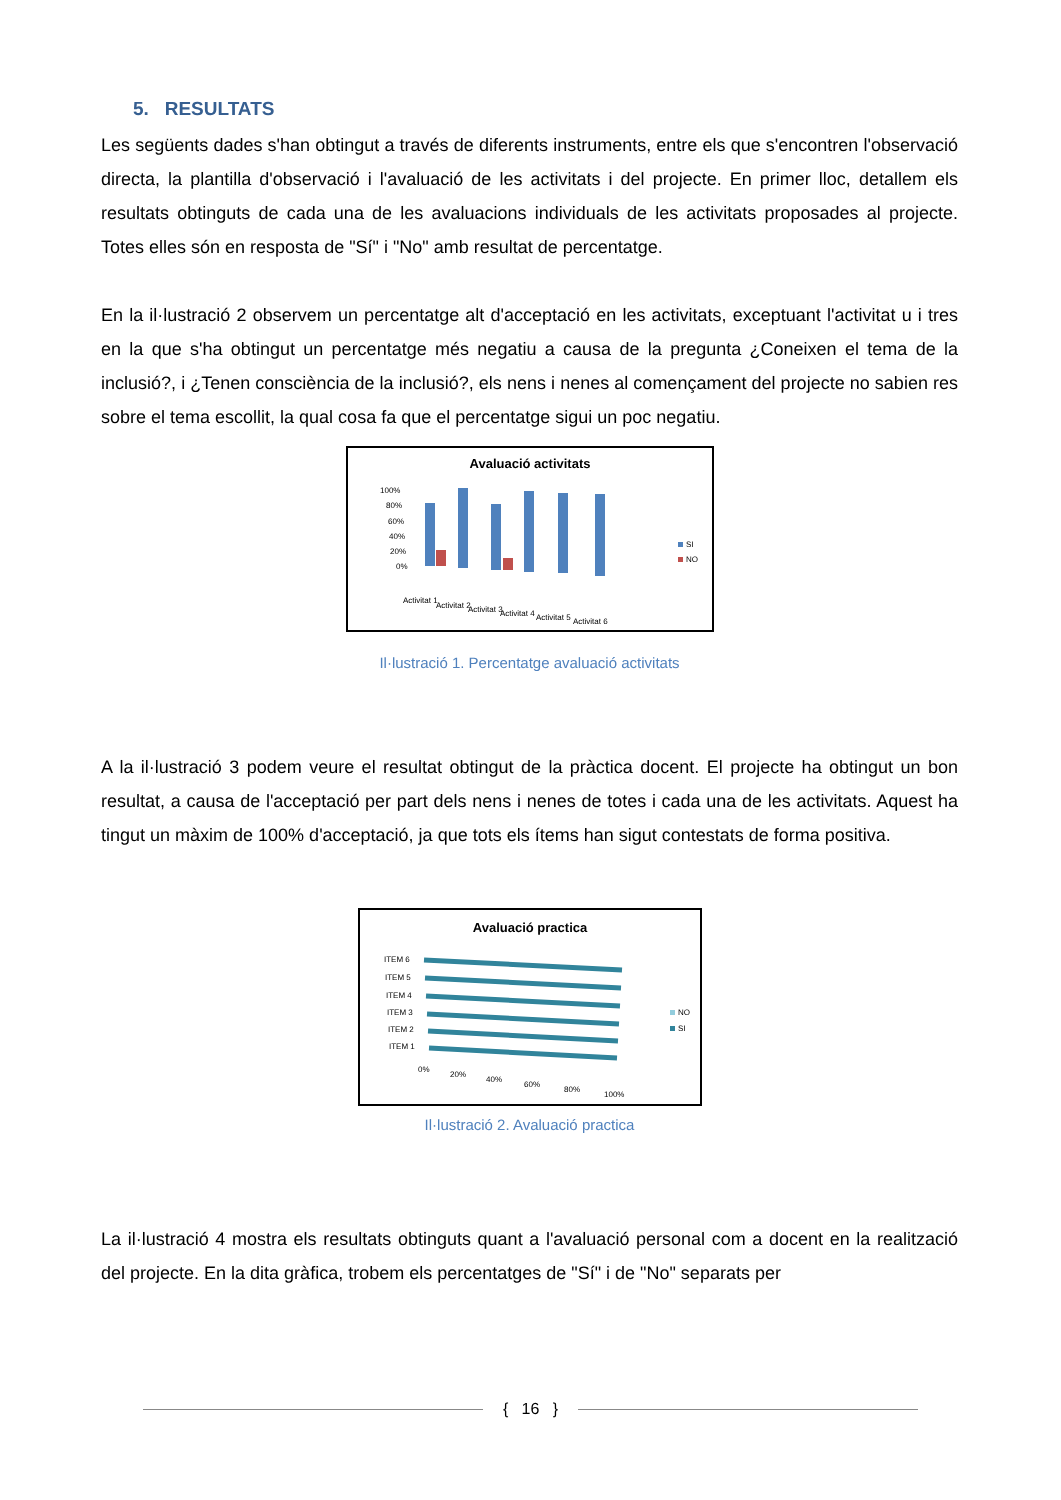5. RESULTATS
Les següents dades s'han obtingut a través de diferents instruments, entre els que s'encontren l'observació directa, la plantilla d'observació i l'avaluació de les activitats i del projecte. En primer lloc, detallem els resultats obtinguts de cada una de les avaluacions individuals de les activitats proposades al projecte. Totes elles són en resposta de "Sí" i "No" amb resultat de percentatge.
En la il·lustració 2 observem un percentatge alt d'acceptació en les activitats, exceptuant l'activitat u i tres en la que s'ha obtingut un percentatge més negatiu a causa de la pregunta ¿Coneixen el tema de la inclusió?, i ¿Tenen consciència de la inclusió?, els nens i nenes al començament del projecte no sabien res sobre el tema escollit, la qual cosa fa que el percentatge sigui un poc negatiu.
Avaluació activitats
100%
80%
60%
40%
20%
0%
SI
NO
Activitat 1
Activitat 2
Activitat 3
Activitat 4
Activitat 5
Activitat 6
Il·lustració 1. Percentatge avaluació activitats
A la il·lustració 3 podem veure el resultat obtingut de la pràctica docent. El projecte ha obtingut un bon resultat, a causa de l'acceptació per part dels nens i nenes de totes i cada una de les activitats. Aquest ha tingut un màxim de 100% d'acceptació, ja que tots els ítems han sigut contestats de forma positiva.
Avaluació practica
ITEM 6
ITEM 5
ITEM 4
ITEM 3
ITEM 2
ITEM 1
NO
SI
0%
20%
40%
60%
80%
100%
Il·lustració 2. Avaluació practica
La il·lustració 4 mostra els resultats obtinguts quant a l'avaluació personal com a docent en la realització del projecte. En la dita gràfica, trobem els percentatges de "Sí" i de "No" separats per
{ 16 }